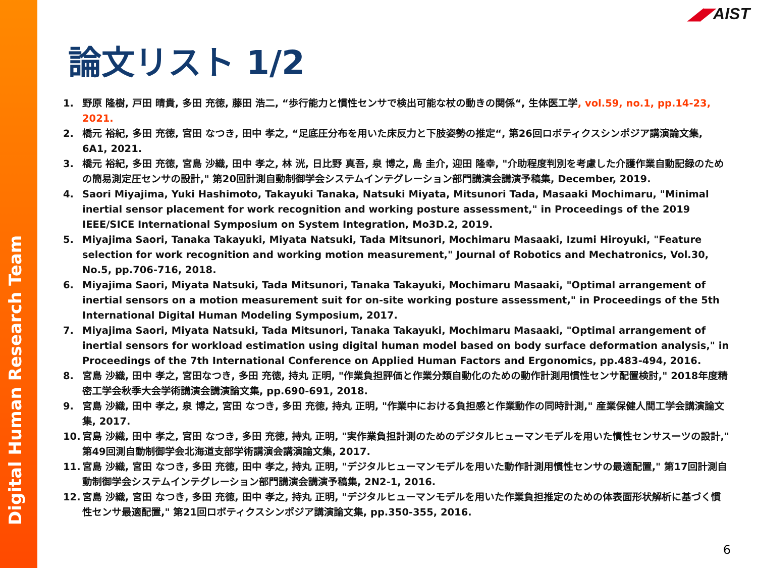Digital Human Research Team
◢◤AIST
論文リスト 1/2
1. 野原 隆樹, 戸田 晴貴, 多田 充徳, 藤田 浩二, “歩行能力と慣性センサで検出可能な杖の動きの関係“, 生体医工学, vol.59, no.1, pp.14-23, 2021.
2. 橋元 裕紀, 多田 充徳, 宮田 なつき, 田中 孝之, “足底圧分布を用いた床反力と下肢姿勢の推定“, 第26回ロボティクスシンポジア講演論文集, 6A1, 2021.
3. 橋元 裕紀, 多田 充徳, 宮島 沙織, 田中 孝之, 林 洸, 日比野 真吾, 泉 博之, 島 圭介, 迎田 隆幸, "介助程度判別を考慮した介護作業自動記録のための簡易測定圧センサの設計," 第20回計測自動制御学会システムインテグレーション部門講演会講演予稿集, December, 2019.
4. Saori Miyajima, Yuki Hashimoto, Takayuki Tanaka, Natsuki Miyata, Mitsunori Tada, Masaaki Mochimaru, "Minimal inertial sensor placement for work recognition and working posture assessment," in Proceedings of the 2019 IEEE/SICE International Symposium on System Integration, Mo3D.2, 2019.
5. Miyajima Saori, Tanaka Takayuki, Miyata Natsuki, Tada Mitsunori, Mochimaru Masaaki, Izumi Hiroyuki, "Feature selection for work recognition and working motion measurement," Journal of Robotics and Mechatronics, Vol.30, No.5, pp.706-716, 2018.
6. Miyajima Saori, Miyata Natsuki, Tada Mitsunori, Tanaka Takayuki, Mochimaru Masaaki, "Optimal arrangement of inertial sensors on a motion measurement suit for on-site working posture assessment," in Proceedings of the 5th International Digital Human Modeling Symposium, 2017.
7. Miyajima Saori, Miyata Natsuki, Tada Mitsunori, Tanaka Takayuki, Mochimaru Masaaki, "Optimal arrangement of inertial sensors for workload estimation using digital human model based on body surface deformation analysis," in Proceedings of the 7th International Conference on Applied Human Factors and Ergonomics, pp.483-494, 2016.
8. 宮島 沙織, 田中 孝之, 宮田なつき, 多田 充徳, 持丸 正明, "作業負担評価と作業分類自動化のための動作計測用慣性センサ配置検討," 2018年度精密工学会秋季大会学術講演会講演論文集, pp.690-691, 2018.
9. 宮島 沙織, 田中 孝之, 泉 博之, 宮田 なつき, 多田 充徳, 持丸 正明, "作業中における負担感と作業動作の同時計測," 産業保健人間工学会講演論文集, 2017.
10. 宮島 沙織, 田中 孝之, 宮田 なつき, 多田 充徳, 持丸 正明, "実作業負担計測のためのデジタルヒューマンモデルを用いた慣性センサスーツの設計," 第49回測自動制御学会北海道支部学術講演会講演論文集, 2017.
11. 宮島 沙織, 宮田 なつき, 多田 充徳, 田中 孝之, 持丸 正明, "デジタルヒューマンモデルを用いた動作計測用慣性センサの最適配置," 第17回計測自動制御学会システムインテグレーション部門講演会講演予稿集, 2N2-1, 2016.
12. 宮島 沙織, 宮田 なつき, 多田 充徳, 田中 孝之, 持丸 正明, "デジタルヒューマンモデルを用いた作業負担推定のための体表面形状解析に基づく慣性センサ最適配置," 第21回ロボティクスシンポジア講演論文集, pp.350-355, 2016.
6